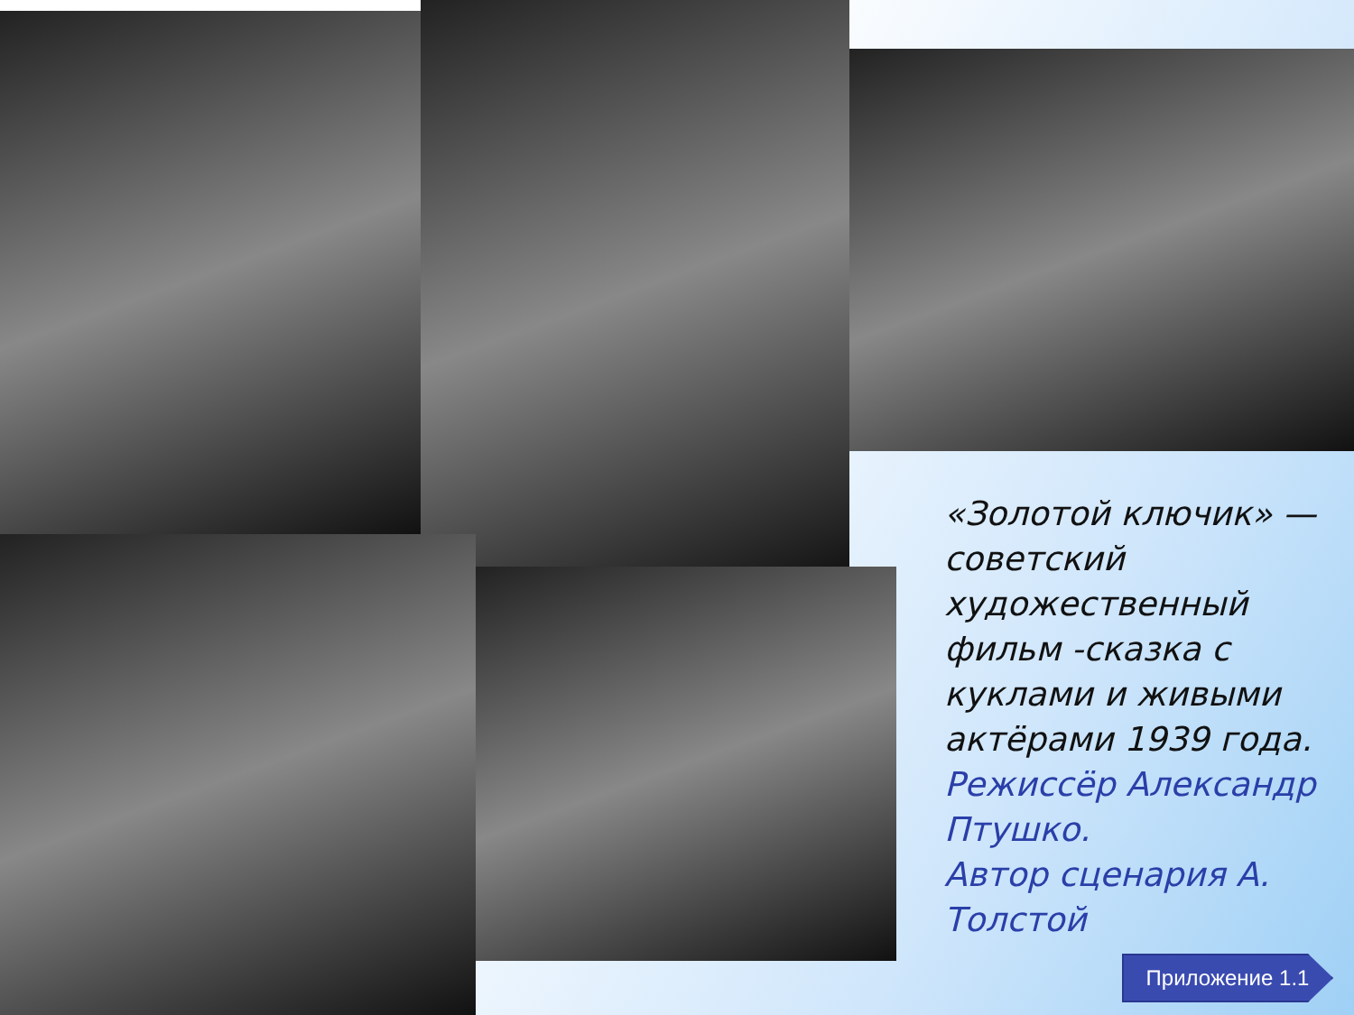«Золотой ключик» — советский художественный фильм -сказка с куклами и живыми актёрами 1939 года.
Режиссёр Александр Птушко.
Автор сценария А. Толстой
Приложение 1.1